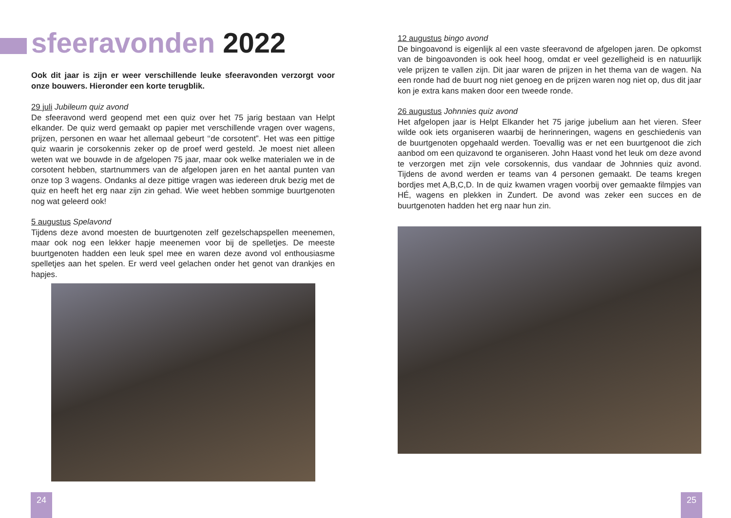sfeeravonden 2022
Ook dit jaar is zijn er weer verschillende leuke sfeeravonden verzorgt voor onze bouwers. Hieronder een korte terugblik.
29 juli Jubileum quiz avond
De sfeeravond werd geopend met een quiz over het 75 jarig bestaan van Helpt elkander. De quiz werd gemaakt op papier met verschillende vragen over wagens, prijzen, personen en waar het allemaal gebeurt ‘‘de corsotent”. Het was een pittige quiz waarin je corsokennis zeker op de proef werd gesteld. Je moest niet alleen weten wat we bouwde in de afgelopen 75 jaar, maar ook welke materialen we in de corsotent hebben, startnummers van de afgelopen jaren en het aantal punten van onze top 3 wagens. Ondanks al deze pittige vragen was iedereen druk bezig met de quiz en heeft het erg naar zijn zin gehad. Wie weet hebben sommige buurtgenoten nog wat geleerd ook!
5 augustus Spelavond
Tijdens deze avond moesten de buurtgenoten zelf gezelschapspellen meenemen, maar ook nog een lekker hapje meenemen voor bij de spelletjes. De meeste buurtgenoten hadden een leuk spel mee en waren deze avond vol enthousiasme spelletjes aan het spelen. Er werd veel gelachen onder het genot van drankjes en hapjes.
12 augustus bingo avond
De bingoavond is eigenlijk al een vaste sfeeravond de afgelopen jaren. De opkomst van de bingoavonden is ook heel hoog, omdat er veel gezelligheid is en natuurlijk vele prijzen te vallen zijn. Dit jaar waren de prijzen in het thema van de wagen. Na een ronde had de buurt nog niet genoeg en de prijzen waren nog niet op, dus dit jaar kon je extra kans maken door een tweede ronde.
26 augustus Johnnies quiz avond
Het afgelopen jaar is Helpt Elkander het 75 jarige jubelium aan het vieren. Sfeer wilde ook iets organiseren waarbij de herinneringen, wagens en geschiedenis van de buurtgenoten opgehaald werden. Toevallig was er net een buurtgenoot die zich aanbod om een quizavond te organiseren. John Haast vond het leuk om deze avond te verzorgen met zijn vele corsokennis, dus vandaar de Johnnies quiz avond. Tijdens de avond werden er teams van 4 personen gemaakt. De teams kregen bordjes met A,B,C,D. In de quiz kwamen vragen voorbij over gemaakte filmpjes van HÉ, wagens en plekken in Zundert. De avond was zeker een succes en de buurtgenoten hadden het erg naar hun zin.
24 25